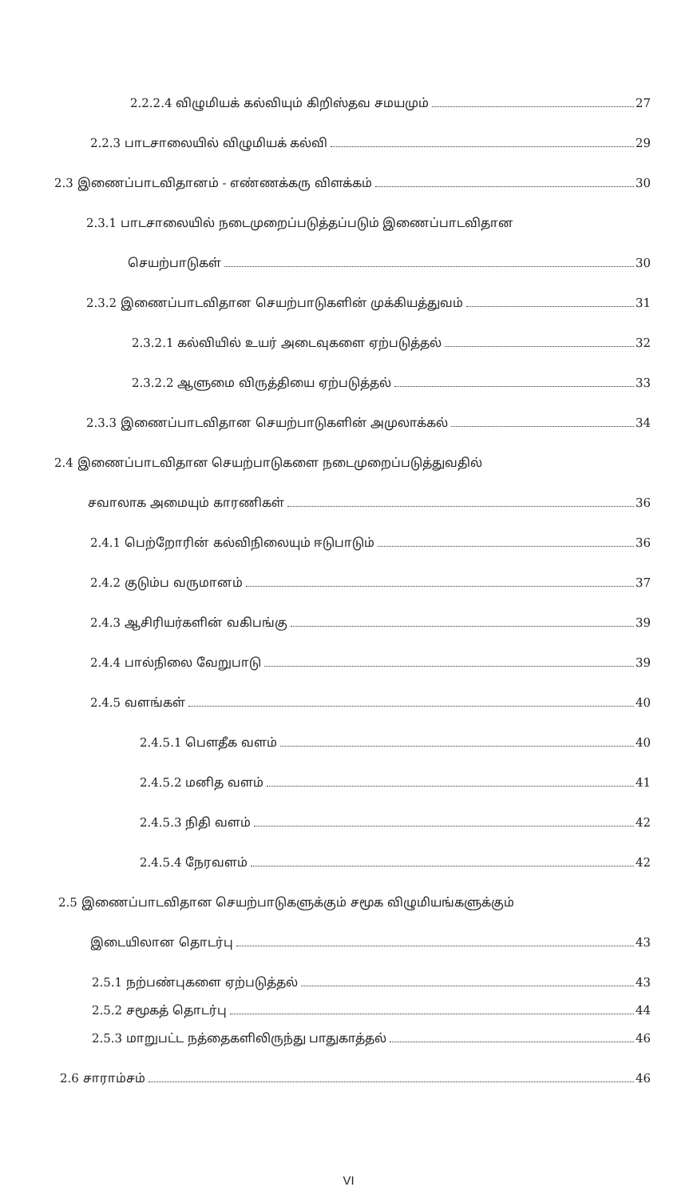2.2.2.4 விழுமியக் கல்வியும் கிறிஸ்தவ சமயமும் 27
2.2.3 பாடசாலையில் விழுமியக் கல்வி 29
2.3 இணைப்பாடவிதானம் - எண்ணக்கரு விளக்கம் 30
2.3.1 பாடசாலையில் நடைமுறைப்படுத்தப்படும் இணைப்பாடவிதான
செயற்பாடுகள் 30
2.3.2 இணைப்பாடவிதான செயற்பாடுகளின் முக்கியத்துவம் 31
2.3.2.1 கல்வியில் உயர் அடைவுகளை ஏற்படுத்தல் 32
2.3.2.2 ஆளுமை விருத்தியை ஏற்படுத்தல் 33
2.3.3 இணைப்பாடவிதான செயற்பாடுகளின் அமுலாக்கல் 34
2.4 இணைப்பாடவிதான செயற்பாடுகளை நடைமுறைப்படுத்துவதில்
சவாலாக அமையும் காரணிகள் 36
2.4.1 பெற்றோரின் கல்விநிலையும் ஈடுபாடும் 36
2.4.2 குடும்ப வருமானம் 37
2.4.3 ஆசிரியர்களின் வகிபங்கு 39
2.4.4 பால்நிலை வேறுபாடு 39
2.4.5 வளங்கள் 40
2.4.5.1 பௌதீக வளம் 40
2.4.5.2 மனித வளம் 41
2.4.5.3 நிதி வளம் 42
2.4.5.4 நேரவளம் 42
2.5 இணைப்பாடவிதான செயற்பாடுகளுக்கும் சமூக விழுமியங்களுக்கும்
இடையிலான தொடர்பு 43
2.5.1 நற்பண்புகளை ஏற்படுத்தல் 43
2.5.2 சமூகத் தொடர்பு 44
2.5.3 மாறுபட்ட நத்தைகளிலிருந்து பாதுகாத்தல் 46
2.6 சாராம்சம் 46
VI